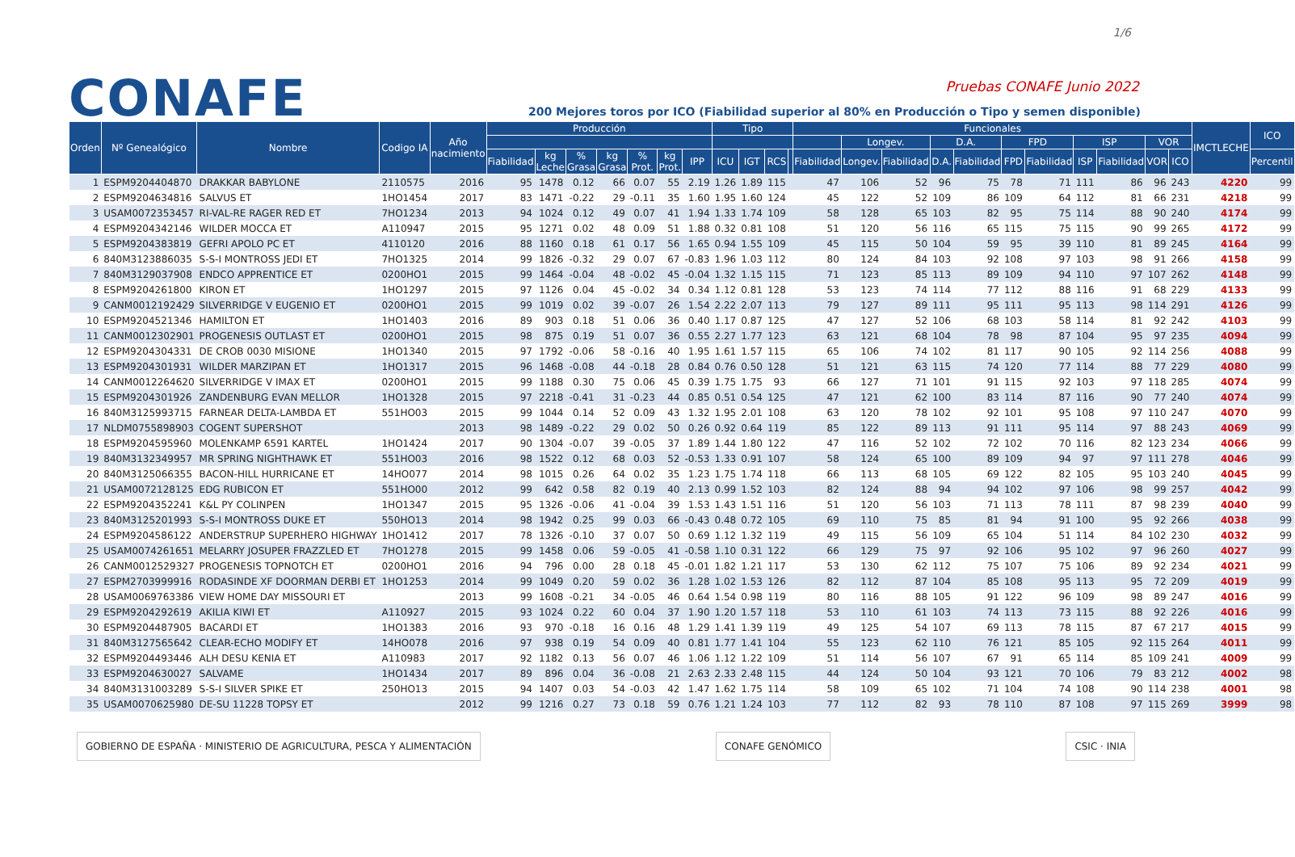1/6
CONAFE Pruebas CONAFE Junio 2022
200 Mejores toros por ICO (Fiabilidad superior al 80% en Producción o Tipo y semen disponible)
| Orden | Nº Genealógico | Nombre | Codigo IA | Año nacimiento | Producción | | | | | | | Tipo | | | | Funcionales | | | | | | | | | | | IMCTLECHE | ICO |
| --- | --- | --- | --- | --- | --- | --- | --- | --- | --- | --- | --- | --- | --- | --- | --- | --- | --- | --- | --- | --- | --- | --- | --- | --- | --- | --- | --- | --- |
| | | | | | | | | | | | | | | | | | Longev. | | D.A. | | FPD | | ISP | | VOR | | | |
| | | | | | Fiabilidad | kg Leche | % Grasa | kg Grasa | % Prot. | kg Prot. | IPP | ICU | IGT | RCS | | Fiabilidad | Longev. | Fiabilidad | D.A. | Fiabilidad | FPD | Fiabilidad | ISP | Fiabilidad | VOR | ICO | | Percentil |
| 1 | ESPM9204404870 | DRAKKAR BABYLONE | 2110575 | 2016 | 95 | 1478 | 0.12 | 66 | 0.07 | 55 | 2.19 | 1.26 | 1.89 | 115 | | 47 | 106 | 52 | 96 | 75 | 78 | 71 | 111 | 86 | 96 | 243 | 4220 | 99 |
| 2 | ESPM9204634816 | SALVUS ET | 1HO1454 | 2017 | 83 | 1471 | -0.22 | 29 | -0.11 | 35 | 1.60 | 1.95 | 1.60 | 124 | | 45 | 122 | 52 | 109 | 86 | 109 | 64 | 112 | 81 | 66 | 231 | 4218 | 99 |
| 3 | USAM0072353457 | RI-VAL-RE RAGER RED ET | 7HO1234 | 2013 | 94 | 1024 | 0.12 | 49 | 0.07 | 41 | 1.94 | 1.33 | 1.74 | 109 | | 58 | 128 | 65 | 103 | 82 | 95 | 75 | 114 | 88 | 90 | 240 | 4174 | 99 |
| 4 | ESPM9204342146 | WILDER MOCCA ET | A110947 | 2015 | 95 | 1271 | 0.02 | 48 | 0.09 | 51 | 1.88 | 0.32 | 0.81 | 108 | | 51 | 120 | 56 | 116 | 65 | 115 | 75 | 115 | 90 | 99 | 265 | 4172 | 99 |
| 5 | ESPM9204383819 | GEFRI APOLO PC ET | 4110120 | 2016 | 88 | 1160 | 0.18 | 61 | 0.17 | 56 | 1.65 | 0.94 | 1.55 | 109 | | 45 | 115 | 50 | 104 | 59 | 95 | 39 | 110 | 81 | 89 | 245 | 4164 | 99 |
| 6 | 840M3123886035 | S-S-I MONTROSS JEDI ET | 7HO1325 | 2014 | 99 | 1826 | -0.32 | 29 | 0.07 | 67 | -0.83 | 1.96 | 1.03 | 112 | | 80 | 124 | 84 | 103 | 92 | 108 | 97 | 103 | 98 | 91 | 266 | 4158 | 99 |
| 7 | 840M3129037908 | ENDCO APPRENTICE ET | 0200HO1 | 2015 | 99 | 1464 | -0.04 | 48 | -0.02 | 45 | -0.04 | 1.32 | 1.15 | 115 | | 71 | 123 | 85 | 113 | 89 | 109 | 94 | 110 | 97 | 107 | 262 | 4148 | 99 |
| 8 | ESPM9204261800 | KIRON ET | 1HO1297 | 2015 | 97 | 1126 | 0.04 | 45 | -0.02 | 34 | 0.34 | 1.12 | 0.81 | 128 | | 53 | 123 | 74 | 114 | 77 | 112 | 88 | 116 | 91 | 68 | 229 | 4133 | 99 |
| 9 | CANM0012192429 | SILVERRIDGE V EUGENIO ET | 0200HO1 | 2015 | 99 | 1019 | 0.02 | 39 | -0.07 | 26 | 1.54 | 2.22 | 2.07 | 113 | | 79 | 127 | 89 | 111 | 95 | 111 | 95 | 113 | 98 | 114 | 291 | 4126 | 99 |
| 10 | ESPM9204521346 | HAMILTON ET | 1HO1403 | 2016 | 89 | 903 | 0.18 | 51 | 0.06 | 36 | 0.40 | 1.17 | 0.87 | 125 | | 47 | 127 | 52 | 106 | 68 | 103 | 58 | 114 | 81 | 92 | 242 | 4103 | 99 |
| 11 | CANM0012302901 | PROGENESIS OUTLAST ET | 0200HO1 | 2015 | 98 | 875 | 0.19 | 51 | 0.07 | 36 | 0.55 | 2.27 | 1.77 | 123 | | 63 | 121 | 68 | 104 | 78 | 98 | 87 | 104 | 95 | 97 | 235 | 4094 | 99 |
| 12 | ESPM9204304331 | DE CROB 0030 MISIONE | 1HO1340 | 2015 | 97 | 1792 | -0.06 | 58 | -0.16 | 40 | 1.95 | 1.61 | 1.57 | 115 | | 65 | 106 | 74 | 102 | 81 | 117 | 90 | 105 | 92 | 114 | 256 | 4088 | 99 |
| 13 | ESPM9204301931 | WILDER MARZIPAN ET | 1HO1317 | 2015 | 96 | 1468 | -0.08 | 44 | -0.18 | 28 | 0.84 | 0.76 | 0.50 | 128 | | 51 | 121 | 63 | 115 | 74 | 120 | 77 | 114 | 88 | 77 | 229 | 4080 | 99 |
| 14 | CANM0012264620 | SILVERRIDGE V IMAX ET | 0200HO1 | 2015 | 99 | 1188 | 0.30 | 75 | 0.06 | 45 | 0.39 | 1.75 | 1.75 | 93 | | 66 | 127 | 71 | 101 | 91 | 115 | 92 | 103 | 97 | 118 | 285 | 4074 | 99 |
| 15 | ESPM9204301926 | ZANDENBURG EVAN MELLOR | 1HO1328 | 2015 | 97 | 2218 | -0.41 | 31 | -0.23 | 44 | 0.85 | 0.51 | 0.54 | 125 | | 47 | 121 | 62 | 100 | 83 | 114 | 87 | 116 | 90 | 77 | 240 | 4074 | 99 |
| 16 | 840M3125993715 | FARNEAR DELTA-LAMBDA ET | 551HO03 | 2015 | 99 | 1044 | 0.14 | 52 | 0.09 | 43 | 1.32 | 1.95 | 2.01 | 108 | | 63 | 120 | 78 | 102 | 92 | 101 | 95 | 108 | 97 | 110 | 247 | 4070 | 99 |
| 17 | NLDM0755898903 | COGENT SUPERSHOT | | 2013 | 98 | 1489 | -0.22 | 29 | 0.02 | 50 | 0.26 | 0.92 | 0.64 | 119 | | 85 | 122 | 89 | 113 | 91 | 111 | 95 | 114 | 97 | 88 | 243 | 4069 | 99 |
| 18 | ESPM9204595960 | MOLENKAMP 6591 KARTEL | 1HO1424 | 2017 | 90 | 1304 | -0.07 | 39 | -0.05 | 37 | 1.89 | 1.44 | 1.80 | 122 | | 47 | 116 | 52 | 102 | 72 | 102 | 70 | 116 | 82 | 123 | 234 | 4066 | 99 |
| 19 | 840M3132349957 | MR SPRING NIGHTHAWK ET | 551HO03 | 2016 | 98 | 1522 | 0.12 | 68 | 0.03 | 52 | -0.53 | 1.33 | 0.91 | 107 | | 58 | 124 | 65 | 100 | 89 | 109 | 94 | 97 | 97 | 111 | 278 | 4046 | 99 |
| 20 | 840M3125066355 | BACON-HILL HURRICANE ET | 14HO077 | 2014 | 98 | 1015 | 0.26 | 64 | 0.02 | 35 | 1.23 | 1.75 | 1.74 | 118 | | 66 | 113 | 68 | 105 | 69 | 122 | 82 | 105 | 95 | 103 | 240 | 4045 | 99 |
| 21 | USAM0072128125 | EDG RUBICON ET | 551HO00 | 2012 | 99 | 642 | 0.58 | 82 | 0.19 | 40 | 2.13 | 0.99 | 1.52 | 103 | | 82 | 124 | 88 | 94 | 94 | 102 | 97 | 106 | 98 | 99 | 257 | 4042 | 99 |
| 22 | ESPM9204352241 | K&L PY COLINPEN | 1HO1347 | 2015 | 95 | 1326 | -0.06 | 41 | -0.04 | 39 | 1.53 | 1.43 | 1.51 | 116 | | 51 | 120 | 56 | 103 | 71 | 113 | 78 | 111 | 87 | 98 | 239 | 4040 | 99 |
| 23 | 840M3125201993 | S-S-I MONTROSS DUKE ET | 550HO13 | 2014 | 98 | 1942 | 0.25 | 99 | 0.03 | 66 | -0.43 | 0.48 | 0.72 | 105 | | 69 | 110 | 75 | 85 | 81 | 94 | 91 | 100 | 95 | 92 | 266 | 4038 | 99 |
| 24 | ESPM9204586122 | ANDERSTRUP SUPERHERO HIGHWAY | 1HO1412 | 2017 | 78 | 1326 | -0.10 | 37 | 0.07 | 50 | 0.69 | 1.12 | 1.32 | 119 | | 49 | 115 | 56 | 109 | 65 | 104 | 51 | 114 | 84 | 102 | 230 | 4032 | 99 |
| 25 | USAM0074261651 | MELARRY JOSUPER FRAZZLED ET | 7HO1278 | 2015 | 99 | 1458 | 0.06 | 59 | -0.05 | 41 | -0.58 | 1.10 | 0.31 | 122 | | 66 | 129 | 75 | 97 | 92 | 106 | 95 | 102 | 97 | 96 | 260 | 4027 | 99 |
| 26 | CANM0012529327 | PROGENESIS TOPNOTCH ET | 0200HO1 | 2016 | 94 | 796 | 0.00 | 28 | 0.18 | 45 | -0.01 | 1.82 | 1.21 | 117 | | 53 | 130 | 62 | 112 | 75 | 107 | 75 | 106 | 89 | 92 | 234 | 4021 | 99 |
| 27 | ESPM2703999916 | RODASINDE XF DOORMAN DERBI ET | 1HO1253 | 2014 | 99 | 1049 | 0.20 | 59 | 0.02 | 36 | 1.28 | 1.02 | 1.53 | 126 | | 82 | 112 | 87 | 104 | 85 | 108 | 95 | 113 | 95 | 72 | 209 | 4019 | 99 |
| 28 | USAM0069763386 | VIEW HOME DAY MISSOURI ET | | 2013 | 99 | 1608 | -0.21 | 34 | -0.05 | 46 | 0.64 | 1.54 | 0.98 | 119 | | 80 | 116 | 88 | 105 | 91 | 122 | 96 | 109 | 98 | 89 | 247 | 4016 | 99 |
| 29 | ESPM9204292619 | AKILIA KIWI ET | A110927 | 2015 | 93 | 1024 | 0.22 | 60 | 0.04 | 37 | 1.90 | 1.20 | 1.57 | 118 | | 53 | 110 | 61 | 103 | 74 | 113 | 73 | 115 | 88 | 92 | 226 | 4016 | 99 |
| 30 | ESPM9204487905 | BACARDI ET | 1HO1383 | 2016 | 93 | 970 | -0.18 | 16 | 0.16 | 48 | 1.29 | 1.41 | 1.39 | 119 | | 49 | 125 | 54 | 107 | 69 | 113 | 78 | 115 | 87 | 67 | 217 | 4015 | 99 |
| 31 | 840M3127565642 | CLEAR-ECHO MODIFY ET | 14HO078 | 2016 | 97 | 938 | 0.19 | 54 | 0.09 | 40 | 0.81 | 1.77 | 1.41 | 104 | | 55 | 123 | 62 | 110 | 76 | 121 | 85 | 105 | 92 | 115 | 264 | 4011 | 99 |
| 32 | ESPM9204493446 | ALH DESU KENIA ET | A110983 | 2017 | 92 | 1182 | 0.13 | 56 | 0.07 | 46 | 1.06 | 1.12 | 1.22 | 109 | | 51 | 114 | 56 | 107 | 67 | 91 | 65 | 114 | 85 | 109 | 241 | 4009 | 99 |
| 33 | ESPM9204630027 | SALVAME | 1HO1434 | 2017 | 89 | 896 | 0.04 | 36 | -0.08 | 21 | 2.63 | 2.33 | 2.48 | 115 | | 44 | 124 | 50 | 104 | 93 | 121 | 70 | 106 | 79 | 83 | 212 | 4002 | 98 |
| 34 | 840M3131003289 | S-S-I SILVER SPIKE ET | 250HO13 | 2015 | 94 | 1407 | 0.03 | 54 | -0.03 | 42 | 1.47 | 1.62 | 1.75 | 114 | | 58 | 109 | 65 | 102 | 71 | 104 | 74 | 108 | 90 | 114 | 238 | 4001 | 98 |
| 35 | USAM0070625980 | DE-SU 11228 TOPSY ET | | 2012 | 99 | 1216 | 0.27 | 73 | 0.18 | 59 | 0.76 | 1.21 | 1.24 | 103 | | 77 | 112 | 82 | 93 | 78 | 110 | 87 | 108 | 97 | 115 | 269 | 3999 | 98 |
GOBIERNO DE ESPAÑA · MINISTERIO DE AGRICULTURA, PESCA Y ALIMENTACIÓN
CONAFE GENÓMICO CSIC · INIA